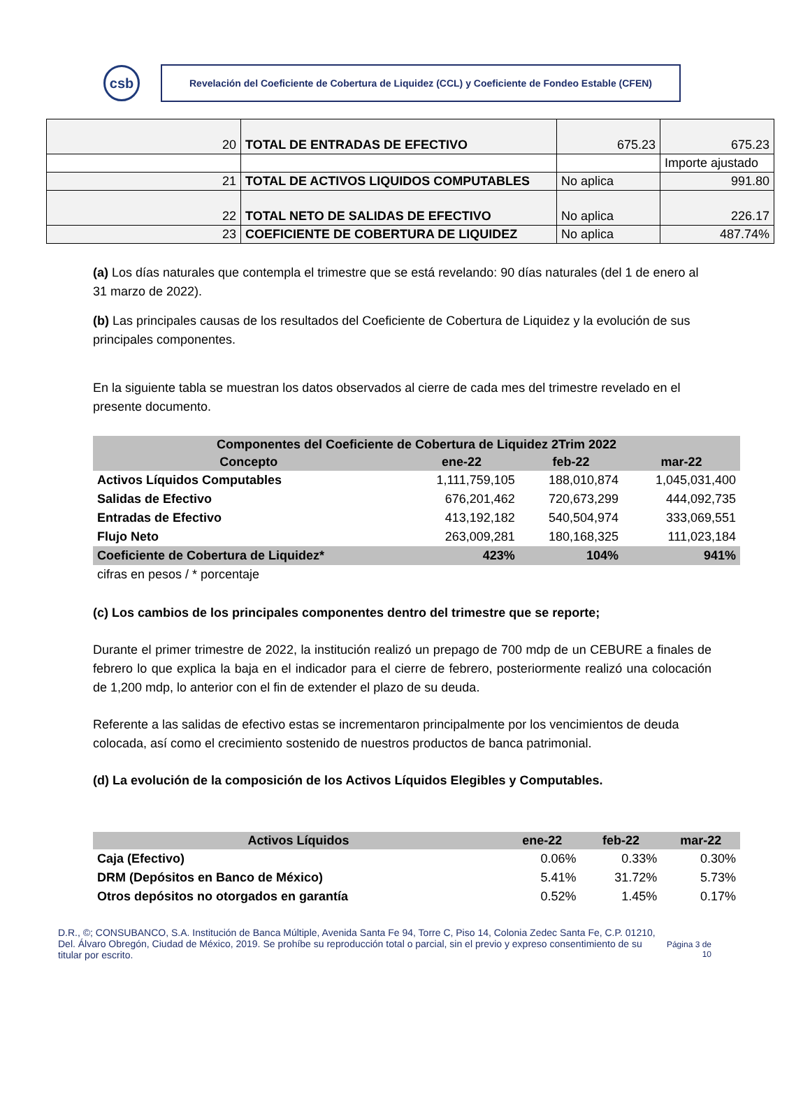csb
Revelación del Coeficiente de Cobertura de Liquidez (CCL) y Coeficiente de Fondeo Estable (CFEN)
| 20 | TOTAL DE ENTRADAS DE EFECTIVO | 675.23 | 675.23 |
| | | | Importe ajustado |
| 21 | TOTAL DE ACTIVOS LIQUIDOS COMPUTABLES | No aplica | 991.80 |
| 22 | TOTAL NETO DE SALIDAS DE EFECTIVO | No aplica | 226.17 |
| 23 | COEFICIENTE DE COBERTURA DE LIQUIDEZ | No aplica | 487.74% |
(a) Los días naturales que contempla el trimestre que se está revelando: 90 días naturales (del 1 de enero al 31 marzo de 2022).
(b) Las principales causas de los resultados del Coeficiente de Cobertura de Liquidez y la evolución de sus principales componentes.
En la siguiente tabla se muestran los datos observados al cierre de cada mes del trimestre revelado en el presente documento.
| Componentes del Coeficiente de Cobertura de Liquidez 2Trim 2022 | | | |
| --- | --- | --- | --- |
| Concepto | ene-22 | feb-22 | mar-22 |
| Activos Líquidos Computables | 1,111,759,105 | 188,010,874 | 1,045,031,400 |
| Salidas de Efectivo | 676,201,462 | 720,673,299 | 444,092,735 |
| Entradas de Efectivo | 413,192,182 | 540,504,974 | 333,069,551 |
| Flujo Neto | 263,009,281 | 180,168,325 | 111,023,184 |
| Coeficiente de Cobertura de Liquidez* | 423% | 104% | 941% |
| cifras en pesos / * porcentaje | | | |
(c) Los cambios de los principales componentes dentro del trimestre que se reporte;
Durante el primer trimestre de 2022, la institución realizó un prepago de 700 mdp de un CEBURE a finales de febrero lo que explica la baja en el indicador para el cierre de febrero, posteriormente realizó una colocación de 1,200 mdp, lo anterior con el fin de extender el plazo de su deuda.
Referente a las salidas de efectivo estas se incrementaron principalmente por los vencimientos de deuda colocada, así como el crecimiento sostenido de nuestros productos de banca patrimonial.
(d) La evolución de la composición de los Activos Líquidos Elegibles y Computables.
| Activos Líquidos | ene-22 | feb-22 | mar-22 |
| --- | --- | --- | --- |
| Caja (Efectivo) | 0.06% | 0.33% | 0.30% |
| DRM (Depósitos en Banco de México) | 5.41% | 31.72% | 5.73% |
| Otros depósitos no otorgados en garantía | 0.52% | 1.45% | 0.17% |
D.R., ©; CONSUBANCO, S.A. Institución de Banca Múltiple, Avenida Santa Fe 94, Torre C, Piso 14, Colonia Zedec Santa Fe, C.P. 01210, Del. Álvaro Obregón, Ciudad de México, 2019. Se prohíbe su reproducción total o parcial, sin el previo y expreso consentimiento de su titular por escrito.
Página 3 de 10